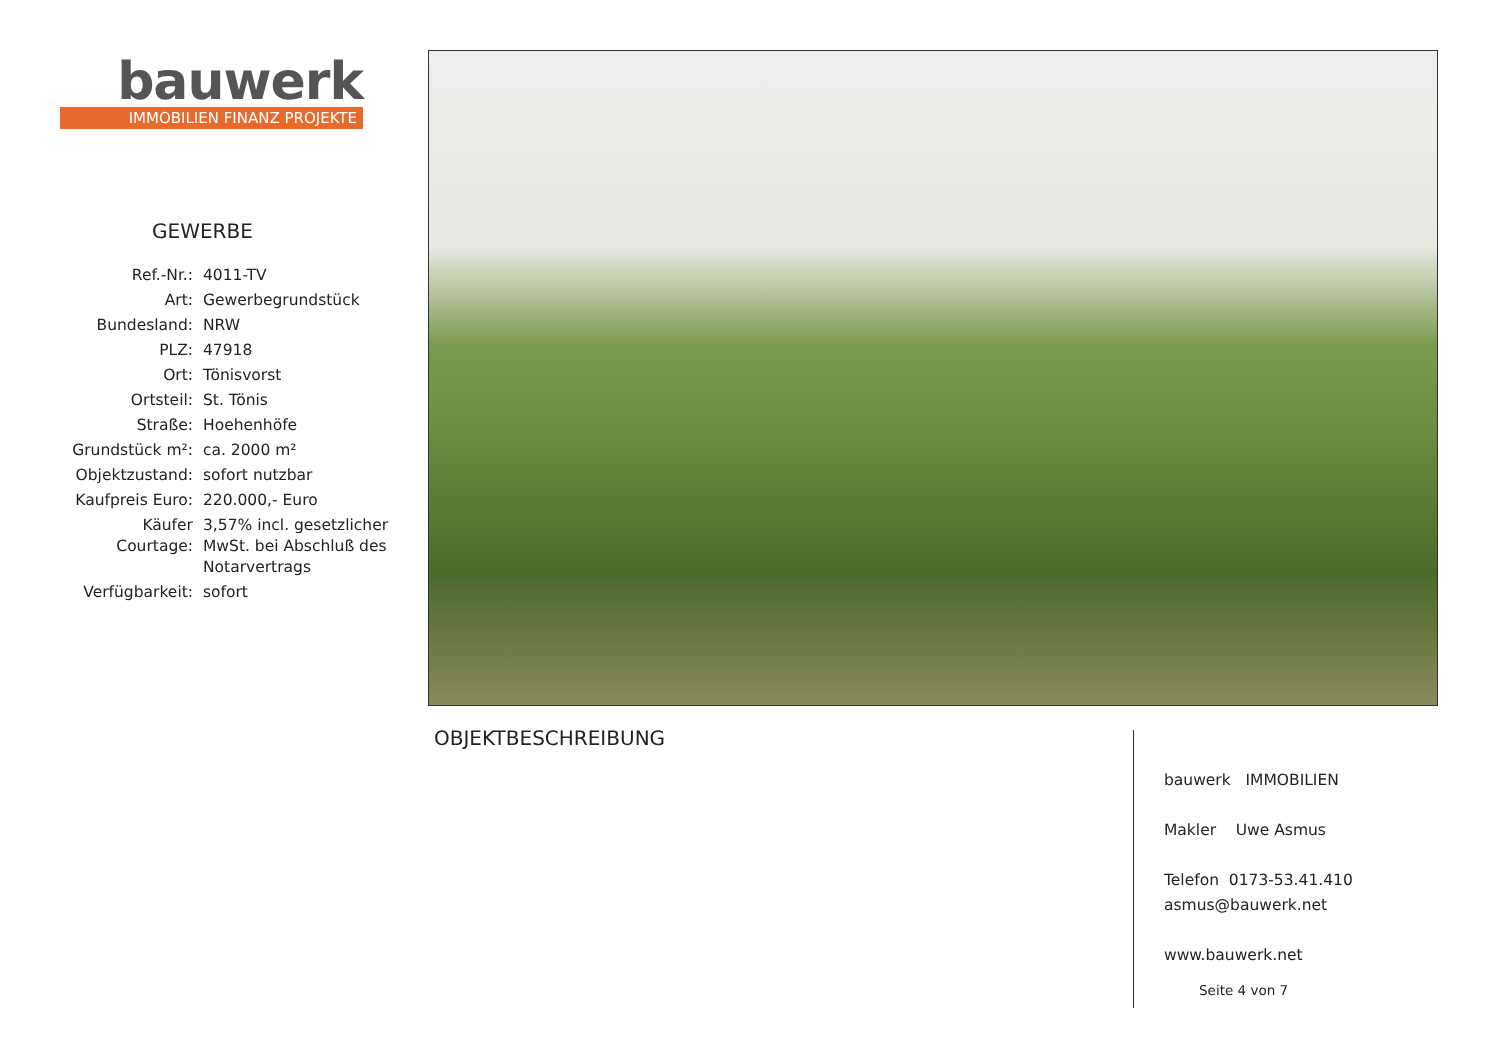bauwerk
IMMOBILIEN FINANZ PROJEKTE
GEWERBE
| Ref.-Nr.: | 4011-TV |
| Art: | Gewerbegrundstück |
| Bundesland: | NRW |
| PLZ: | 47918 |
| Ort: | Tönisvorst |
| Ortsteil: | St. Tönis |
| Straße: | Hoehenhöfe |
| Grundstück m²: | ca. 2000 m² |
| Objektzustand: | sofort nutzbar |
| Kaufpreis Euro: | 220.000,- Euro |
| Käufer Courtage: | 3,57% incl. gesetzlicher MwSt. bei Abschluß des Notarvertrags |
| Verfügbarkeit: | sofort |
OBJEKTBESCHREIBUNG
bauwerk IMMOBILIEN
Makler Uwe Asmus
Telefon 0173-53.41.410
asmus@bauwerk.net
www.bauwerk.net
Seite 4 von 7